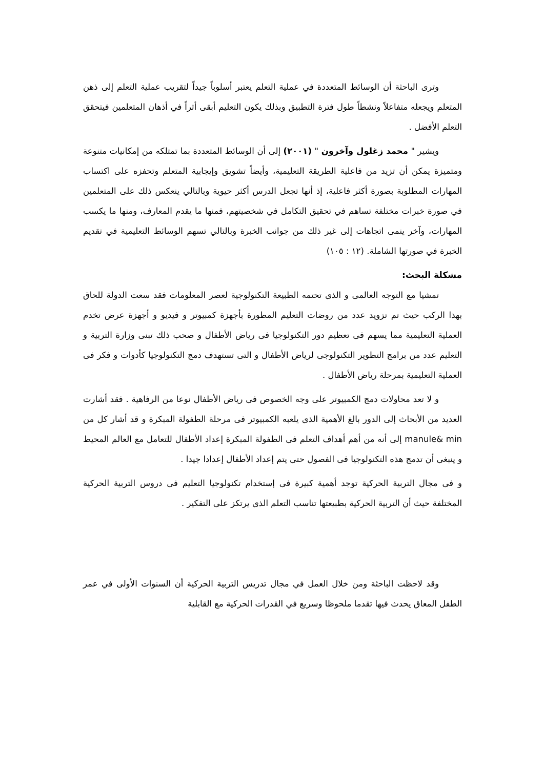وترى الباحثة أن الوسائط المتعددة في عملية التعلم يعتبر أسلوباً جيداً لتقريب عملية التعلم إلى ذهن المتعلم ويجعله متفاعلاً ونشطاً طول فترة التطبيق وبذلك يكون التعليم أبقى أثراً في أذهان المتعلمين فيتحقق التعلم الأفضل .
ويشير " محمد زغلول وآخرون " (٢٠٠١) إلى أن الوسائط المتعددة بما تمتلكه من إمكانيات متنوعة ومتميزة يمكن أن تزيد من فاعلية الطريقة التعليمية، وأيضاً تشويق وإيجابية المتعلم وتحفزه على اكتساب المهارات المطلوبة بصورة أكثر فاعلية، إذ أنها تجعل الدرس أكثر حيوية وبالتالي ينعكس ذلك على المتعلمين في صورة خبرات مختلفة تساهم في تحقيق التكامل في شخصيتهم، فمنها ما يقدم المعارف، ومنها ما يكسب المهارات، وآخر ينمى اتجاهات إلى غير ذلك من جوانب الخبرة وبالتالي تسهم الوسائط التعليمية في تقديم الخبرة في صورتها الشاملة. (١٢ : ١٠٥)
مشكلة البحث:
تمشيا مع التوجه العالمى و الذى تحتمه الطبيعة التكنولوجية لعصر المعلومات فقد سعت الدولة للحاق بهذا الركب حيث تم تزويد عدد من روضات التعليم المطورة بأجهزة كمبيوتر و فيديو و أجهزة عرض تخدم العملية التعليمية مما يسهم فى تعظيم دور التكنولوجيا فى رياض الأطفال و صحب ذلك تبنى وزارة التربية و التعليم عدد من برامج التطوير التكنولوجى لرياض الأطفال و التى تستهدف دمج التكنولوجيا كأدوات و فكر فى العملية التعليمية بمرحلة رياض الأطفال .
و لا تعد محاولات دمج الكمبيوتر على وجه الخصوص فى رياض الأطفال نوعا من الرفاهية . فقد أشارت العديد من الأبحاث إلى الدور بالغ الأهمية الذى يلعبه الكمبيوتر فى مرحلة الطفولة المبكرة و قد أشار كل من manule& min إلى أنه من أهم أهداف التعلم فى الطفولة المبكرة إعداد الأطفال للتعامل مع العالم المحيط و ينبغى أن تدمج هذه التكنولوجيا فى الفصول حتى يتم إعداد الأطفال إعدادا جيدا .
و فى مجال التربية الحركية توجد أهمية كبيرة فى إستخدام تكنولوجيا التعليم فى دروس التربية الحركية المختلفة حيث أن التربية الحركية بطبيعتها تناسب التعلم الذى يرتكز على التفكير .
وقد لاحظت الباحثة ومن خلال العمل في مجال تدريس التربية الحركية أن السنوات الأولى في عمر الطفل المعاق يحدث فيها تقدما ملحوظا وسريع في القدرات الحركية مع القابلية